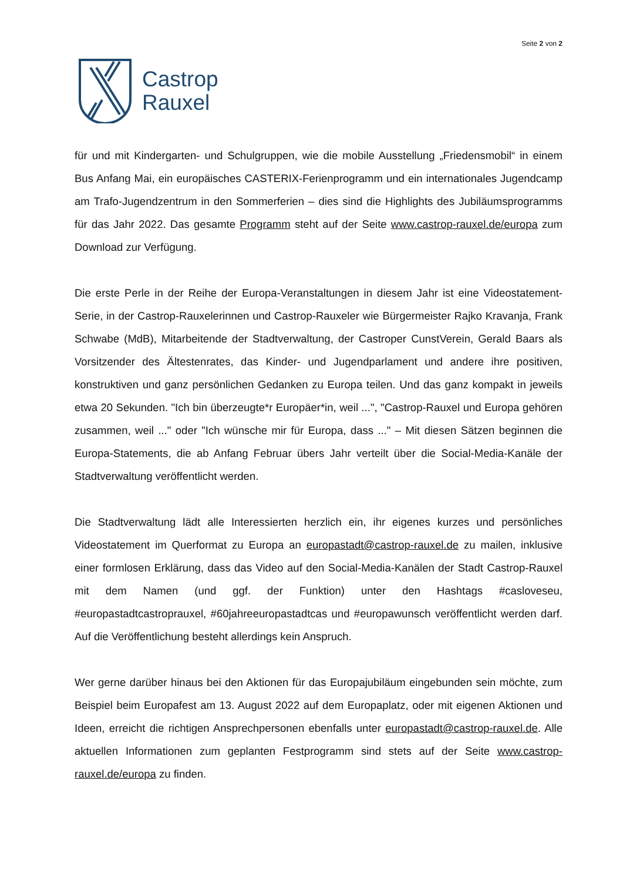Castrop
Rauxel
Seite 2 von 2
für und mit Kindergarten- und Schulgruppen, wie die mobile Ausstellung „Friedensmobil“ in einem Bus Anfang Mai, ein europäisches CASTERIX-Ferienprogramm und ein internationales Jugendcamp am Trafo-Jugendzentrum in den Sommerferien – dies sind die Highlights des Jubiläumsprogramms für das Jahr 2022. Das gesamte Programm steht auf der Seite www.castrop-rauxel.de/europa zum Download zur Verfügung.
Die erste Perle in der Reihe der Europa-Veranstaltungen in diesem Jahr ist eine Videostatement-Serie, in der Castrop-Rauxelerinnen und Castrop-Rauxeler wie Bürgermeister Rajko Kravanja, Frank Schwabe (MdB), Mitarbeitende der Stadtverwaltung, der Castroper CunstVerein, Gerald Baars als Vorsitzender des Ältestenrates, das Kinder- und Jugendparlament und andere ihre positiven, konstruktiven und ganz persönlichen Gedanken zu Europa teilen. Und das ganz kompakt in jeweils etwa 20 Sekunden. "Ich bin überzeugte*r Europäer*in, weil ...", "Castrop-Rauxel und Europa gehören zusammen, weil ..." oder "Ich wünsche mir für Europa, dass ..." – Mit diesen Sätzen beginnen die Europa-Statements, die ab Anfang Februar übers Jahr verteilt über die Social-Media-Kanäle der Stadtverwaltung veröffentlicht werden.
Die Stadtverwaltung lädt alle Interessierten herzlich ein, ihr eigenes kurzes und persönliches Videostatement im Querformat zu Europa an europastadt@castrop-rauxel.de zu mailen, inklusive einer formlosen Erklärung, dass das Video auf den Social-Media-Kanälen der Stadt Castrop-Rauxel mit dem Namen (und ggf. der Funktion) unter den Hashtags #casloveseu, #europastadtcastroprauxel, #60jahreeuropastadtcas und #europawunsch veröffentlicht werden darf. Auf die Veröffentlichung besteht allerdings kein Anspruch.
Wer gerne darüber hinaus bei den Aktionen für das Europajubiläum eingebunden sein möchte, zum Beispiel beim Europafest am 13. August 2022 auf dem Europaplatz, oder mit eigenen Aktionen und Ideen, erreicht die richtigen Ansprechpersonen ebenfalls unter europastadt@castrop-rauxel.de. Alle aktuellen Informationen zum geplanten Festprogramm sind stets auf der Seite www.castrop-rauxel.de/europa zu finden.